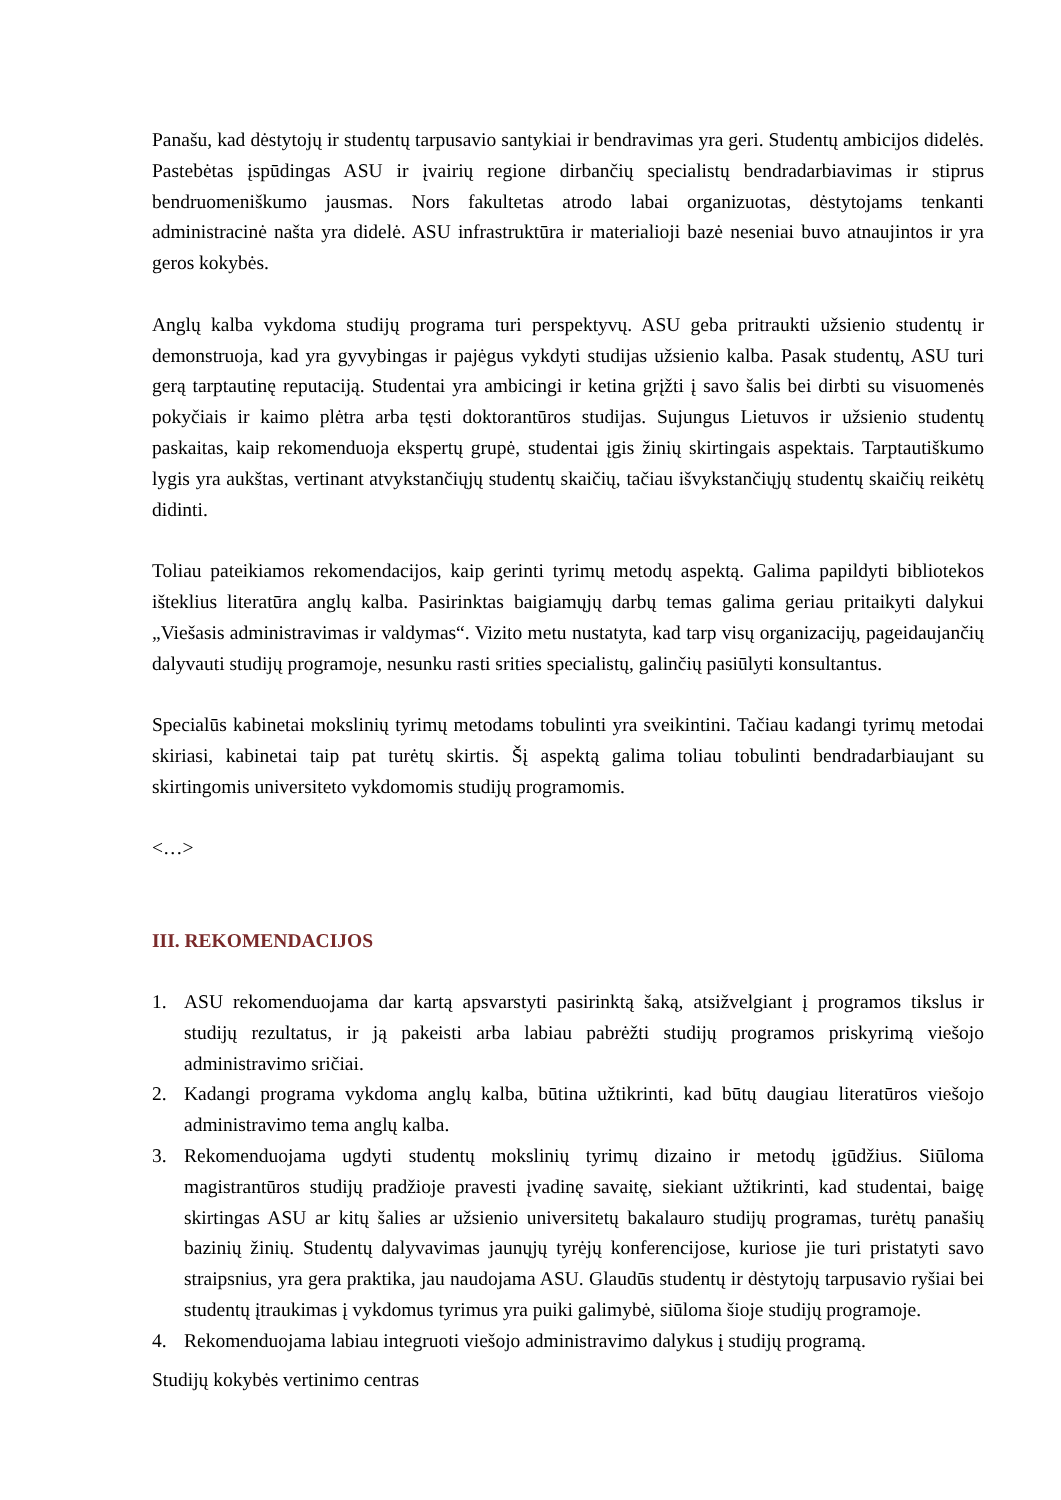Panašu, kad dėstytojų ir studentų tarpusavio santykiai ir bendravimas yra geri. Studentų ambicijos didelės. Pastebėtas įspūdingas ASU ir įvairių regione dirbančių specialistų bendradarbiavimas ir stiprus bendruomeniškumo jausmas. Nors fakultetas atrodo labai organizuotas, dėstytojams tenkanti administracinė našta yra didelė. ASU infrastruktūra ir materialioji bazė neseniai buvo atnaujintos ir yra geros kokybės.
Anglų kalba vykdoma studijų programa turi perspektyvų. ASU geba pritraukti užsienio studentų ir demonstruoja, kad yra gyvybingas ir pajėgus vykdyti studijas užsienio kalba. Pasak studentų, ASU turi gerą tarptautinę reputaciją. Studentai yra ambicingi ir ketina grįžti į savo šalis bei dirbti su visuomenės pokyčiais ir kaimo plėtra arba tęsti doktorantūros studijas. Sujungus Lietuvos ir užsienio studentų paskaitas, kaip rekomenduoja ekspertų grupė, studentai įgis žinių skirtingais aspektais. Tarptautiškumo lygis yra aukštas, vertinant atvykstančiųjų studentų skaičių, tačiau išvykstančiųjų studentų skaičių reikėtų didinti.
Toliau pateikiamos rekomendacijos, kaip gerinti tyrimų metodų aspektą. Galima papildyti bibliotekos išteklius literatūra anglų kalba. Pasirinktas baigiamųjų darbų temas galima geriau pritaikyti dalykui „Viešasis administravimas ir valdymas“. Vizito metu nustatyta, kad tarp visų organizacijų, pageidaujančių dalyvauti studijų programoje, nesunku rasti srities specialistų, galinčių pasiūlyti konsultantus.
Specialūs kabinetai mokslinių tyrimų metodams tobulinti yra sveikintini. Tačiau kadangi tyrimų metodai skiriasi, kabinetai taip pat turėtų skirtis. Šį aspektą galima toliau tobulinti bendradarbiaujant su skirtingomis universiteto vykdomomis studijų programomis.
<…>
III. REKOMENDACIJOS
1. ASU rekomenduojama dar kartą apsvarstyti pasirinktą šaką, atsižvelgiant į programos tikslus ir studijų rezultatus, ir ją pakeisti arba labiau pabrėžti studijų programos priskyrimą viešojo administravimo sričiai.
2. Kadangi programa vykdoma anglų kalba, būtina užtikrinti, kad būtų daugiau literatūros viešojo administravimo tema anglų kalba.
3. Rekomenduojama ugdyti studentų mokslinių tyrimų dizaino ir metodų įgūdžius. Siūloma magistrantūros studijų pradžioje pravesti įvadinę savaitę, siekiant užtikrinti, kad studentai, baigę skirtingas ASU ar kitų šalies ar užsienio universitetų bakalauro studijų programas, turėtų panašių bazinių žinių. Studentų dalyvavimas jaunųjų tyrėjų konferencijose, kuriose jie turi pristatyti savo straipsnius, yra gera praktika, jau naudojama ASU. Glaudūs studentų ir dėstytojų tarpusavio ryšiai bei studentų įtraukimas į vykdomus tyrimus yra puiki galimybė, siūloma šioje studijų programoje.
4. Rekomenduojama labiau integruoti viešojo administravimo dalykus į studijų programą.
Studijų kokybės vertinimo centras